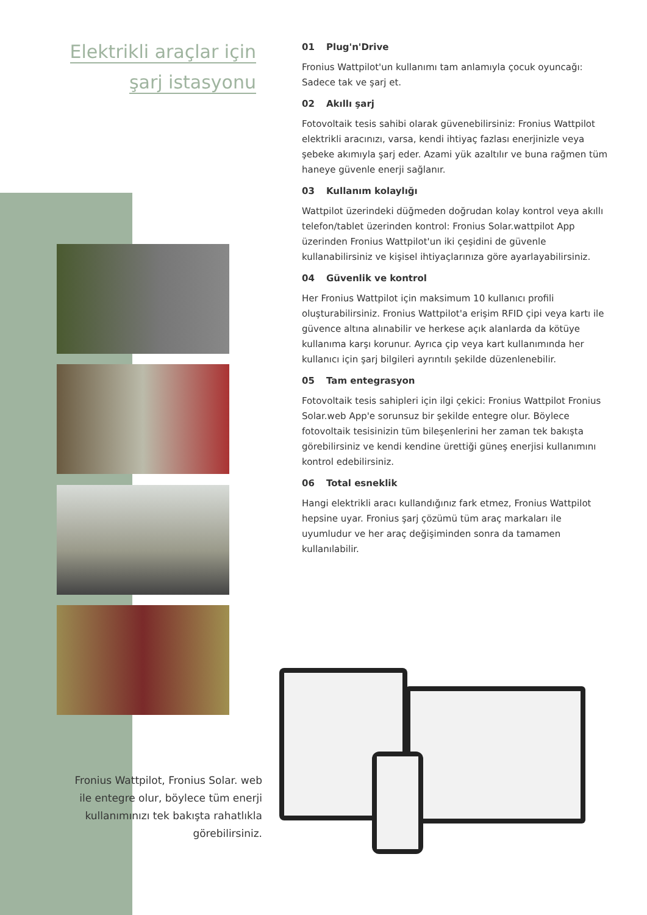Elektrikli araçlar için
şarj istasyonu
01 Plug'n'Drive
Fronius Wattpilot'un kullanımı tam anlamıyla çocuk oyuncağı: Sadece tak ve şarj et.
02 Akıllı şarj
Fotovoltaik tesis sahibi olarak güvenebilirsiniz: Fronius Wattpilot elektrikli aracınızı, varsa, kendi ihtiyaç fazlası enerjinizle veya şebeke akımıyla şarj eder. Azami yük azaltılır ve buna rağmen tüm haneye güvenle enerji sağlanır.
03 Kullanım kolaylığı
Wattpilot üzerindeki düğmeden doğrudan kolay kontrol veya akıllı telefon/tablet üzerinden kontrol: Fronius Solar.wattpilot App üzerinden Fronius Wattpilot'un iki çeşidini de güvenle kullanabilirsiniz ve kişisel ihtiyaçlarınıza göre ayarlayabilirsiniz.
04 Güvenlik ve kontrol
Her Fronius Wattpilot için maksimum 10 kullanıcı profili oluşturabilirsiniz. Fronius Wattpilot'a erişim RFID çipi veya kartı ile güvence altına alınabilir ve herkese açık alanlarda da kötüye kullanıma karşı korunur. Ayrıca çip veya kart kullanımında her kullanıcı için şarj bilgileri ayrıntılı şekilde düzenlenebilir.
05 Tam entegrasyon
Fotovoltaik tesis sahipleri için ilgi çekici: Fronius Wattpilot Fronius Solar.web App'e sorunsuz bir şekilde entegre olur. Böylece fotovoltaik tesisinizin tüm bileşenlerini her zaman tek bakışta görebilirsiniz ve kendi kendine ürettiği güneş enerjisi kullanımını kontrol edebilirsiniz.
06 Total esneklik
Hangi elektrikli aracı kullandığınız fark etmez, Fronius Wattpilot hepsine uyar. Fronius şarj çözümü tüm araç markaları ile uyumludur ve her araç değişiminden sonra da tamamen kullanılabilir.
Fronius Wattpilot, Fronius Solar. web ile entegre olur, böylece tüm enerji kullanımınızı tek bakışta rahatlıkla görebilirsiniz.